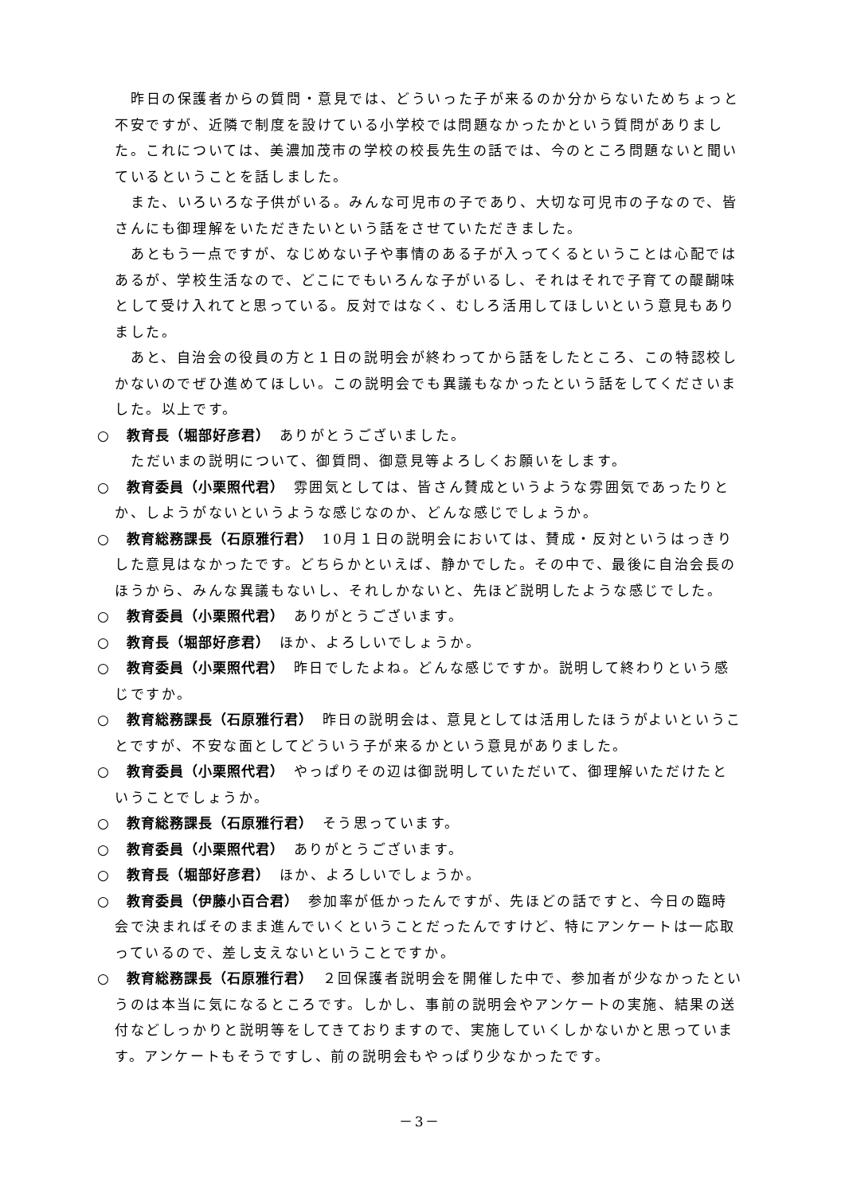昨日の保護者からの質問・意見では、どういった子が来るのか分からないためちょっと不安ですが、近隣で制度を設けている小学校では問題なかったかという質問がありました。これについては、美濃加茂市の学校の校長先生の話では、今のところ問題ないと聞いているということを話しました。
また、いろいろな子供がいる。みんな可児市の子であり、大切な可児市の子なので、皆さんにも御理解をいただきたいという話をさせていただきました。
あともう一点ですが、なじめない子や事情のある子が入ってくるということは心配ではあるが、学校生活なので、どこにでもいろんな子がいるし、それはそれで子育ての醍醐味として受け入れてと思っている。反対ではなく、むしろ活用してほしいという意見もありました。
あと、自治会の役員の方と１日の説明会が終わってから話をしたところ、この特認校しかないのでぜひ進めてほしい。この説明会でも異議もなかったという話をしてくださいました。以上です。
○　教育長（堀部好彦君）　ありがとうございました。
ただいまの説明について、御質問、御意見等よろしくお願いをします。
○　教育委員（小栗照代君）　雰囲気としては、皆さん賛成というような雰囲気であったりとか、しようがないというような感じなのか、どんな感じでしょうか。
○　教育総務課長（石原雅行君）　10月１日の説明会においては、賛成・反対というはっきりした意見はなかったです。どちらかといえば、静かでした。その中で、最後に自治会長のほうから、みんな異議もないし、それしかないと、先ほど説明したような感じでした。
○　教育委員（小栗照代君）　ありがとうございます。
○　教育長（堀部好彦君）　ほか、よろしいでしょうか。
○　教育委員（小栗照代君）　昨日でしたよね。どんな感じですか。説明して終わりという感じですか。
○　教育総務課長（石原雅行君）　昨日の説明会は、意見としては活用したほうがよいということですが、不安な面としてどういう子が来るかという意見がありました。
○　教育委員（小栗照代君）　やっぱりその辺は御説明していただいて、御理解いただけたということでしょうか。
○　教育総務課長（石原雅行君）　そう思っています。
○　教育委員（小栗照代君）　ありがとうございます。
○　教育長（堀部好彦君）　ほか、よろしいでしょうか。
○　教育委員（伊藤小百合君）　参加率が低かったんですが、先ほどの話ですと、今日の臨時会で決まればそのまま進んでいくということだったんですけど、特にアンケートは一応取っているので、差し支えないということですか。
○　教育総務課長（石原雅行君）　２回保護者説明会を開催した中で、参加者が少なかったというのは本当に気になるところです。しかし、事前の説明会やアンケートの実施、結果の送付などしっかりと説明等をしてきておりますので、実施していくしかないかと思っています。アンケートもそうですし、前の説明会もやっぱり少なかったです。
－3－